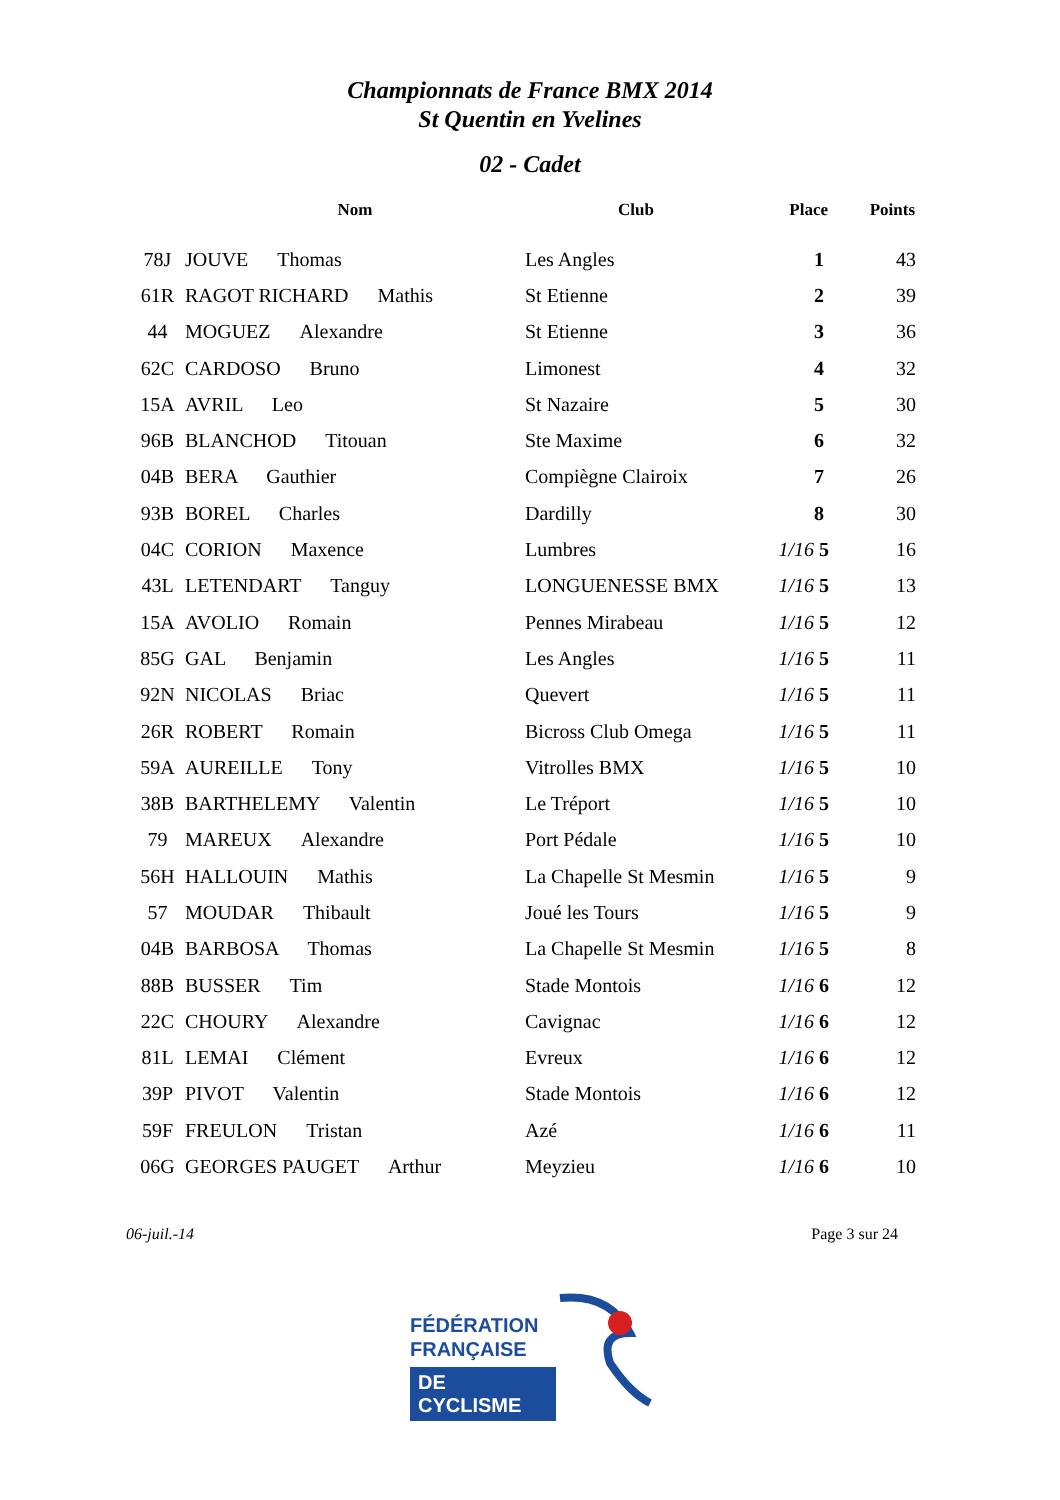Championnats de France BMX 2014
St Quentin en Yvelines
02 - Cadet
| | Nom | Club | Place | Points |
| --- | --- | --- | --- | --- |
| 78J | JOUVE Thomas | Les Angles | 1 | 43 |
| 61R | RAGOT RICHARD Mathis | St Etienne | 2 | 39 |
| 44 | MOGUEZ Alexandre | St Etienne | 3 | 36 |
| 62C | CARDOSO Bruno | Limonest | 4 | 32 |
| 15A | AVRIL Leo | St Nazaire | 5 | 30 |
| 96B | BLANCHOD Titouan | Ste Maxime | 6 | 32 |
| 04B | BERA Gauthier | Compiègne Clairoix | 7 | 26 |
| 93B | BOREL Charles | Dardilly | 8 | 30 |
| 04C | CORION Maxence | Lumbres | 1/16 5 | 16 |
| 43L | LETENDART Tanguy | LONGUENESSE BMX | 1/16 5 | 13 |
| 15A | AVOLIO Romain | Pennes Mirabeau | 1/16 5 | 12 |
| 85G | GAL Benjamin | Les Angles | 1/16 5 | 11 |
| 92N | NICOLAS Briac | Quevert | 1/16 5 | 11 |
| 26R | ROBERT Romain | Bicross Club Omega | 1/16 5 | 11 |
| 59A | AUREILLE Tony | Vitrolles BMX | 1/16 5 | 10 |
| 38B | BARTHELEMY Valentin | Le Tréport | 1/16 5 | 10 |
| 79 | MAREUX Alexandre | Port Pédale | 1/16 5 | 10 |
| 56H | HALLOUIN Mathis | La Chapelle St Mesmin | 1/16 5 | 9 |
| 57 | MOUDAR Thibault | Joué les Tours | 1/16 5 | 9 |
| 04B | BARBOSA Thomas | La Chapelle St Mesmin | 1/16 5 | 8 |
| 88B | BUSSER Tim | Stade Montois | 1/16 6 | 12 |
| 22C | CHOURY Alexandre | Cavignac | 1/16 6 | 12 |
| 81L | LEMAI Clément | Evreux | 1/16 6 | 12 |
| 39P | PIVOT Valentin | Stade Montois | 1/16 6 | 12 |
| 59F | FREULON Tristan | Azé | 1/16 6 | 11 |
| 06G | GEORGES PAUGET Arthur | Meyzieu | 1/16 6 | 10 |
06-juil.-14 Page 3 sur 24
FÉDÉRATION
FRANÇAISE
DE CYCLISME